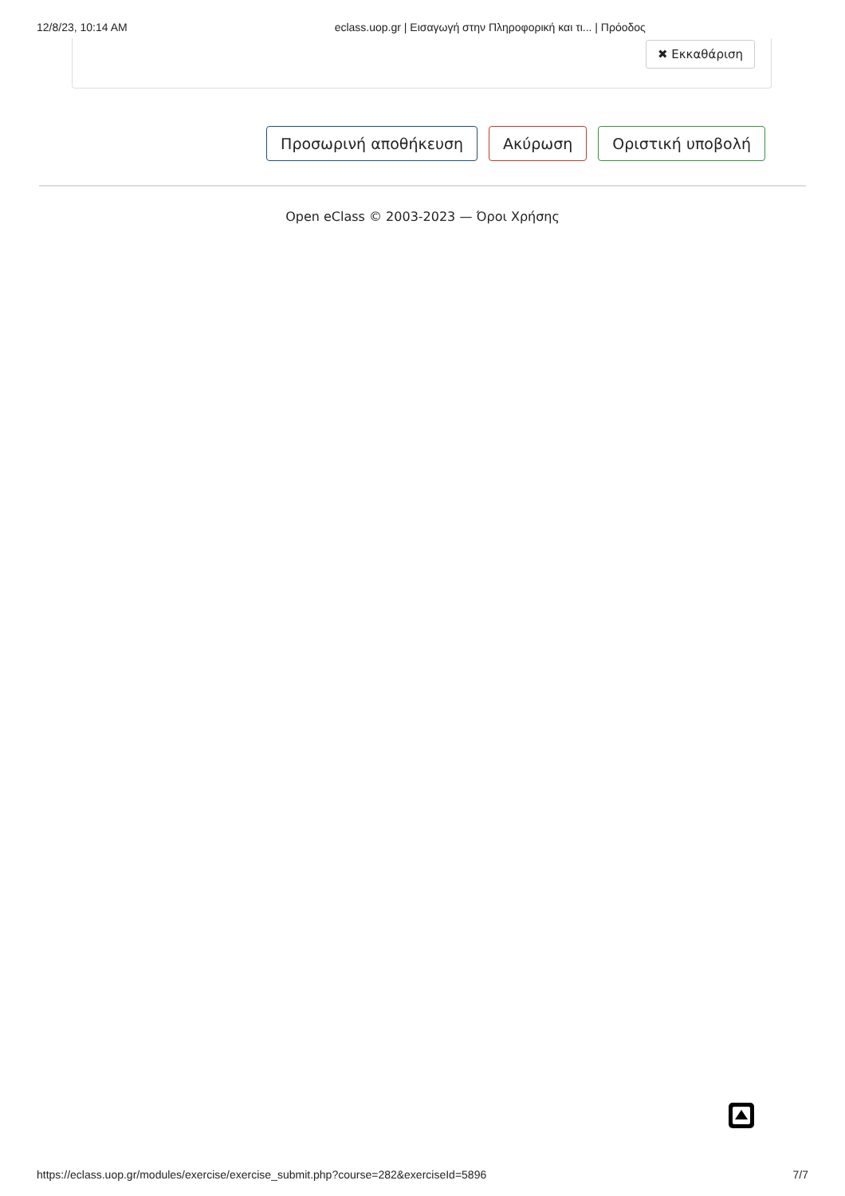12/8/23, 10:14 AM eclass.uop.gr | Εισαγωγή στην Πληροφορική και τι... | Πρόοδος
✖ Εκκαθάριση
Προσωρινή αποθήκευση Ακύρωση Οριστική υποβολή
Open eClass © 2003-2023 — Όροι Χρήσης
https://eclass.uop.gr/modules/exercise/exercise_submit.php?course=282&exerciseId=5896 7/7